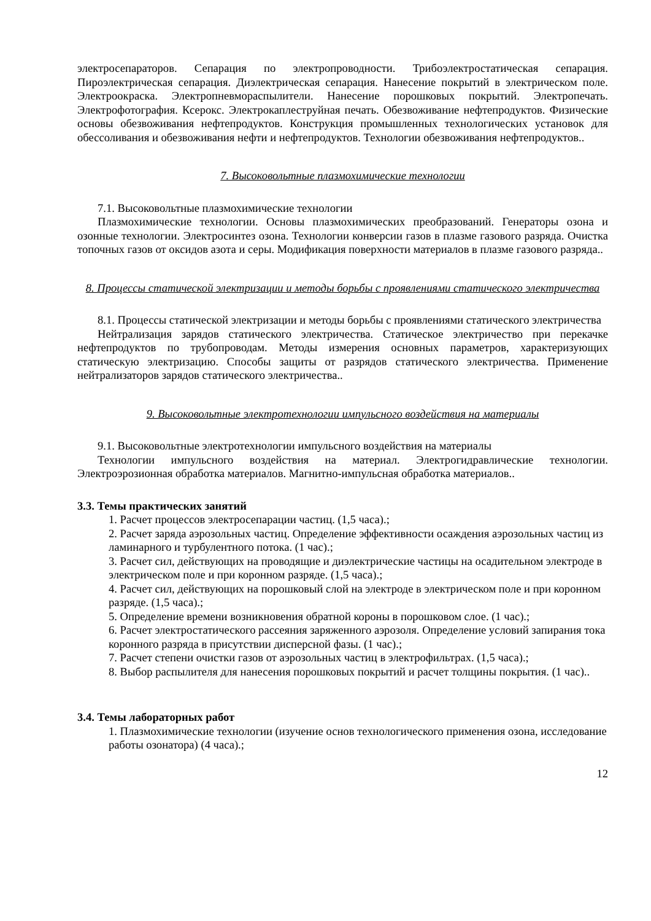электросепараторов. Сепарация по электропроводности. Трибоэлектростатическая сепарация. Пироэлектрическая сепарация. Диэлектрическая сепарация. Нанесение покрытий в электрическом поле. Электроокраска. Электропневмораспылители. Нанесение порошковых покрытий. Электропечать. Электрофотография. Ксерокс. Электрокаплеструйная печать. Обезвоживание нефтепродуктов. Физические основы обезвоживания нефтепродуктов. Конструкция промышленных технологических установок для обессоливания и обезвоживания нефти и нефтепродуктов. Технологии обезвоживания нефтепродуктов..
7. Высоковольтные плазмохимические технологии
7.1. Высоковольтные плазмохимические технологии
Плазмохимические технологии. Основы плазмохимических преобразований. Генераторы озона и озонные технологии. Электросинтез озона. Технологии конверсии газов в плазме газового разряда. Очистка топочных газов от оксидов азота и серы. Модификация поверхности материалов в плазме газового разряда..
8. Процессы статической электризации и методы борьбы с проявлениями статического электричества
8.1. Процессы статической электризации и методы борьбы с проявлениями статического электричества
Нейтрализация зарядов статического электричества. Статическое электричество при перекачке нефтепродуктов по трубопроводам. Методы измерения основных параметров, характеризующих статическую электризацию. Способы защиты от разрядов статического электричества. Применение нейтрализаторов зарядов статического электричества..
9. Высоковольтные электротехнологии импульсного воздействия на материалы
9.1. Высоковольтные электротехнологии импульсного воздействия на материалы
Технологии импульсного воздействия на материал. Электрогидравлические технологии. Электроэрозионная обработка материалов. Магнитно-импульсная обработка материалов..
3.3. Темы практических занятий
1. Расчет процессов электросепарации частиц. (1,5 часа).;
2. Расчет заряда аэрозольных частиц. Определение эффективности осаждения аэрозольных частиц из ламинарного и турбулентного потока. (1 час).;
3. Расчет сил, действующих на проводящие и диэлектрические частицы на осадительном электроде в электрическом поле и при коронном разряде. (1,5 часа).;
4. Расчет сил, действующих на порошковый слой на электроде в электрическом поле и при коронном разряде. (1,5 часа).;
5. Определение времени возникновения обратной короны в порошковом слое. (1 час).;
6. Расчет электростатического рассеяния заряженного аэрозоля. Определение условий запирания тока коронного разряда в присутствии дисперсной фазы. (1 час).;
7. Расчет степени очистки газов от аэрозольных частиц в электрофильтрах. (1,5 часа).;
8. Выбор распылителя для нанесения порошковых покрытий и расчет толщины покрытия. (1 час)..
3.4. Темы лабораторных работ
1. Плазмохимические технологии (изучение основ технологического применения озона, исследование работы озонатора) (4 часа).;
12